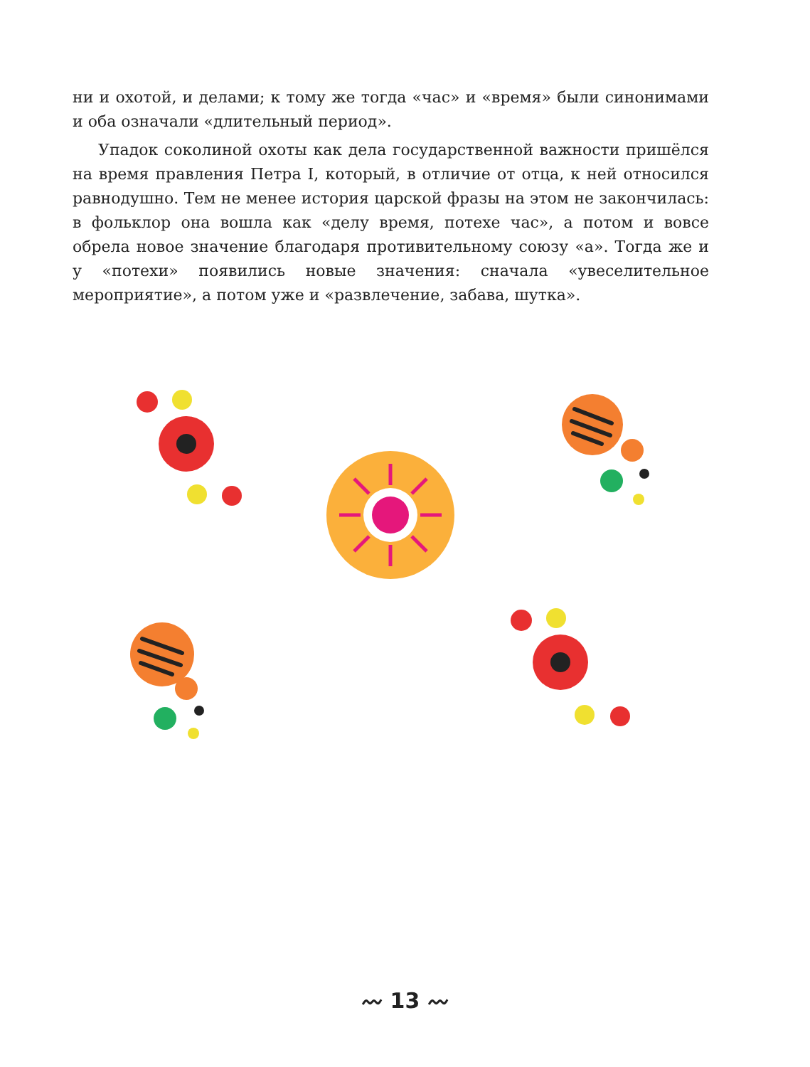ни и охотой, и делами; к тому же тогда «час» и «время» были синонимами и оба означали «длительный период».
Упадок соколиной охоты как дела государственной важности пришёлся на время правления Петра I, который, в отличие от отца, к ней относился равнодушно. Тем не менее история царской фразы на этом не закончилась: в фольклор она вошла как «делу время, потехе час», а потом и вовсе обрела новое значение благодаря противительному союзу «а». Тогда же и у «потехи» появились новые значения: сначала «увеселительное мероприятие», а потом уже и «развлечение, забава, шутка».
〰 13 〰